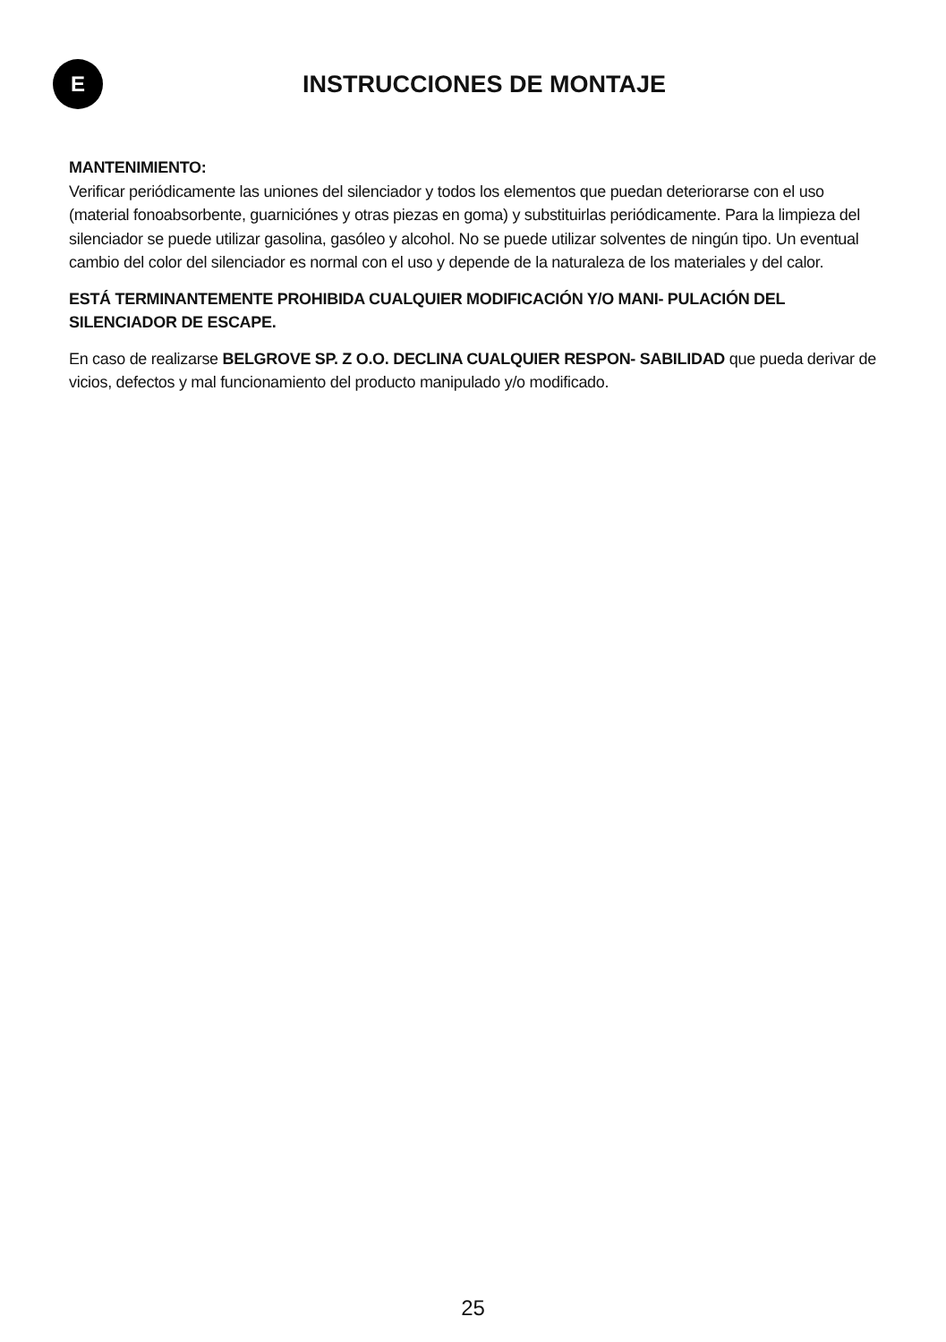E
INSTRUCCIONES DE MONTAJE
MANTENIMIENTO:
Verificar periódicamente las uniones del silenciador y todos los elementos que puedan deteriorarse con el uso (material fonoabsorbente, guarniciónes y otras piezas en goma) y substituirlas periódicamente. Para la limpieza del silenciador se puede utilizar gasolina, gasóleo y alcohol. No se puede utilizar solventes de ningún tipo. Un eventual cambio del color del silenciador es normal con el uso y depende de la naturaleza de los materiales y del calor.
ESTÁ TERMINANTEMENTE PROHIBIDA CUALQUIER MODIFICACIÓN Y/O MANI- PULACIÓN DEL SILENCIADOR DE ESCAPE.
En caso de realizarse BELGROVE SP. Z O.O. DECLINA CUALQUIER RESPON- SABILIDAD que pueda derivar de vicios, defectos y mal funcionamiento del producto manipulado y/o modificado.
25